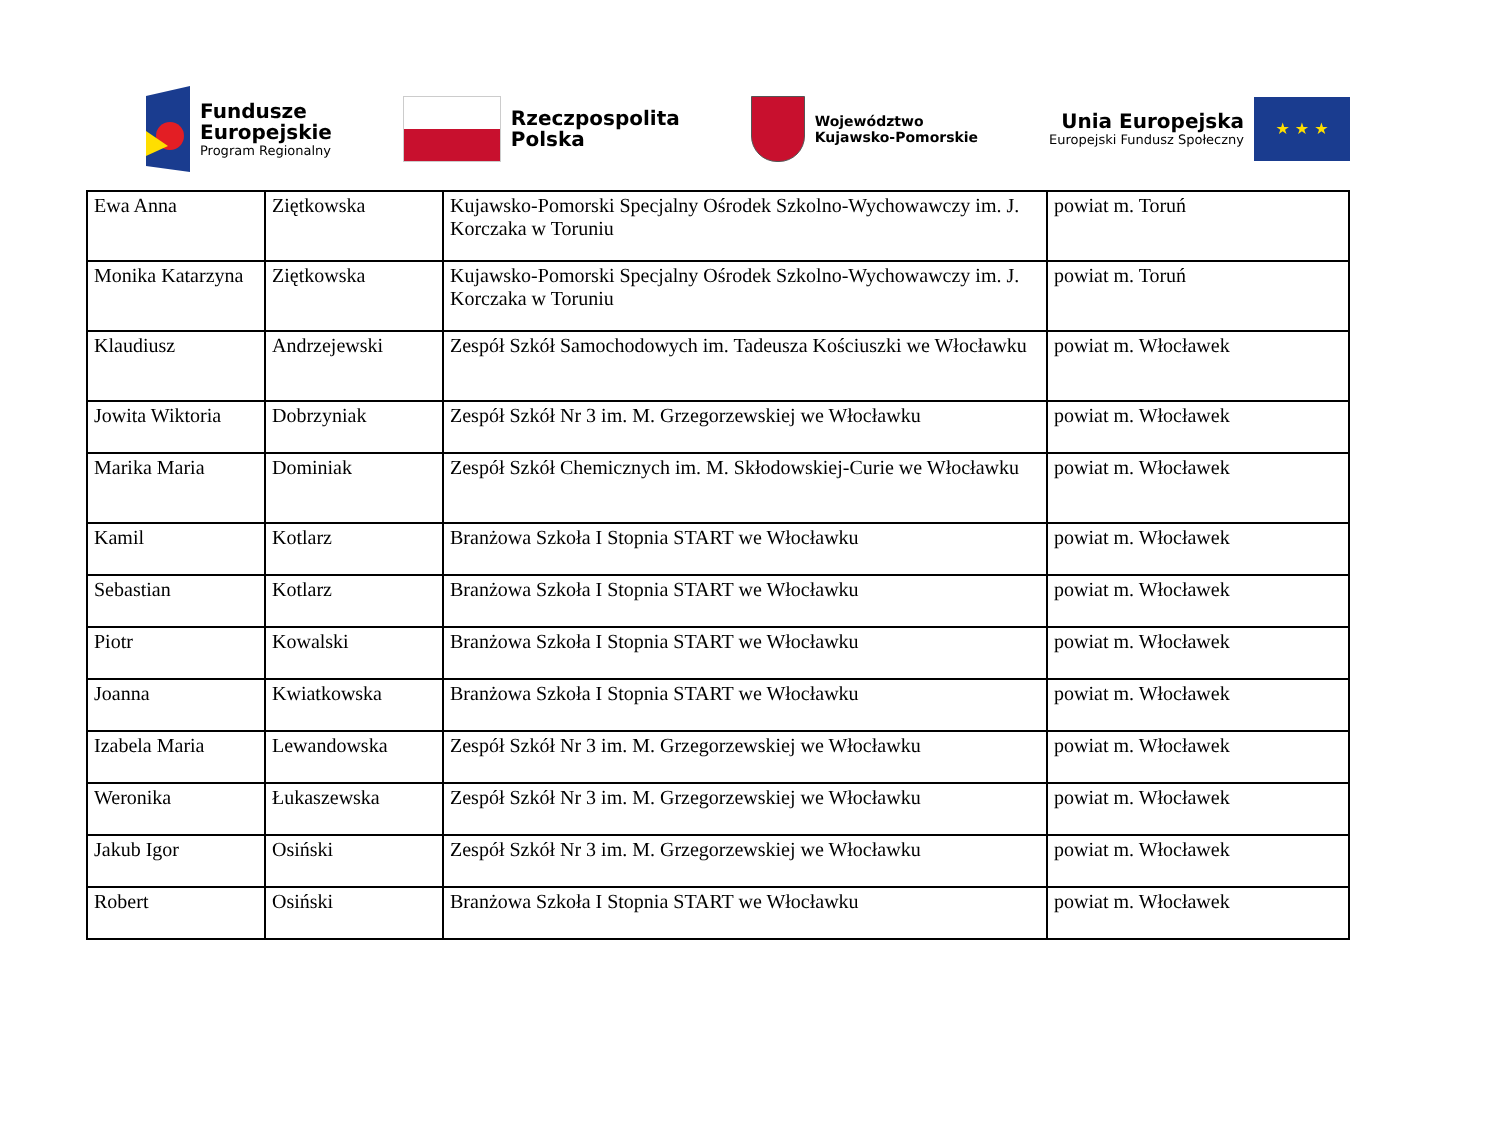Fundusze
Europejskie
Program Regionalny
Rzeczpospolita
Polska
Województwo
Kujawsko-Pomorskie
Unia Europejska
Europejski Fundusz Społeczny
★ ★ ★
| Ewa Anna | Ziętkowska | Kujawsko-Pomorski Specjalny Ośrodek Szkolno-Wychowawczy im. J. Korczaka w Toruniu | powiat m. Toruń |
| Monika Katarzyna | Ziętkowska | Kujawsko-Pomorski Specjalny Ośrodek Szkolno-Wychowawczy im. J. Korczaka w Toruniu | powiat m. Toruń |
| Klaudiusz | Andrzejewski | Zespół Szkół Samochodowych im. Tadeusza Kościuszki we Włocławku | powiat m. Włocławek |
| Jowita Wiktoria | Dobrzyniak | Zespół Szkół Nr 3 im. M. Grzegorzewskiej we Włocławku | powiat m. Włocławek |
| Marika Maria | Dominiak | Zespół Szkół Chemicznych im. M. Skłodowskiej-Curie we Włocławku | powiat m. Włocławek |
| Kamil | Kotlarz | Branżowa Szkoła I Stopnia START we Włocławku | powiat m. Włocławek |
| Sebastian | Kotlarz | Branżowa Szkoła I Stopnia START we Włocławku | powiat m. Włocławek |
| Piotr | Kowalski | Branżowa Szkoła I Stopnia START we Włocławku | powiat m. Włocławek |
| Joanna | Kwiatkowska | Branżowa Szkoła I Stopnia START we Włocławku | powiat m. Włocławek |
| Izabela Maria | Lewandowska | Zespół Szkół Nr 3 im. M. Grzegorzewskiej we Włocławku | powiat m. Włocławek |
| Weronika | Łukaszewska | Zespół Szkół Nr 3 im. M. Grzegorzewskiej we Włocławku | powiat m. Włocławek |
| Jakub Igor | Osiński | Zespół Szkół Nr 3 im. M. Grzegorzewskiej we Włocławku | powiat m. Włocławek |
| Robert | Osiński | Branżowa Szkoła I Stopnia START we Włocławku | powiat m. Włocławek |